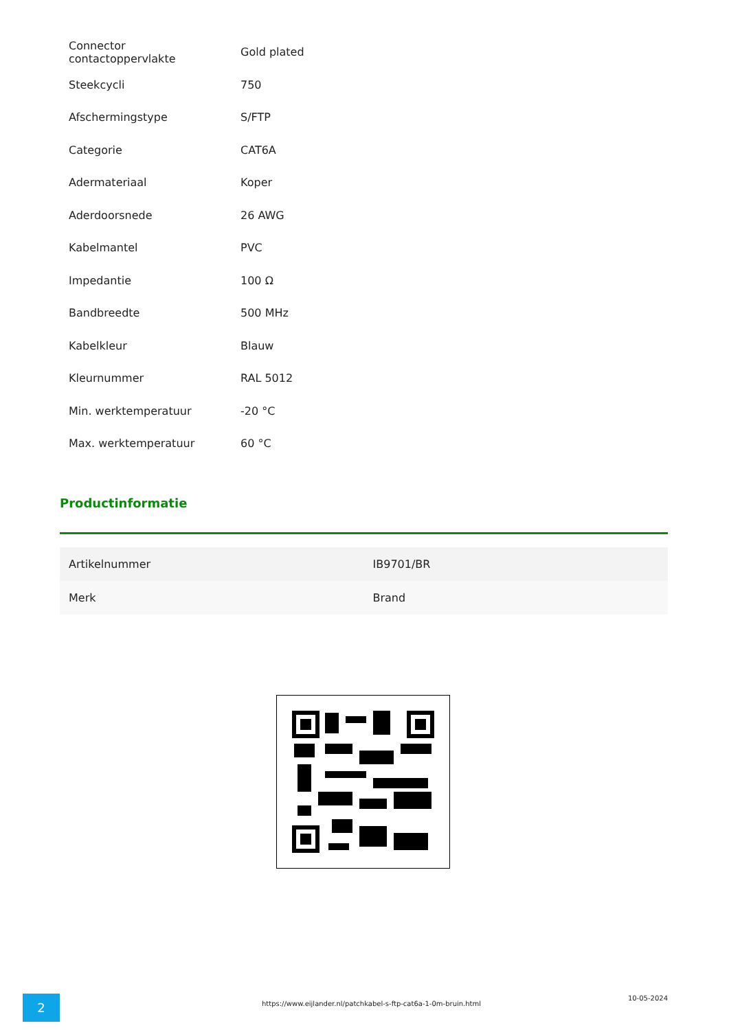| Connector contactoppervlakte | Gold plated |
| Steekcycli | 750 |
| Afschermingstype | S/FTP |
| Categorie | CAT6A |
| Adermateriaal | Koper |
| Aderdoorsnede | 26 AWG |
| Kabelmantel | PVC |
| Impedantie | 100 Ω |
| Bandbreedte | 500 MHz |
| Kabelkleur | Blauw |
| Kleurnummer | RAL 5012 |
| Min. werktemperatuur | -20 °C |
| Max. werktemperatuur | 60 °C |
Productinformatie
| Artikelnummer | IB9701/BR |
| Merk | Brand |
2
https://www.eijlander.nl/patchkabel-s-ftp-cat6a-1-0m-bruin.html
10-05-2024